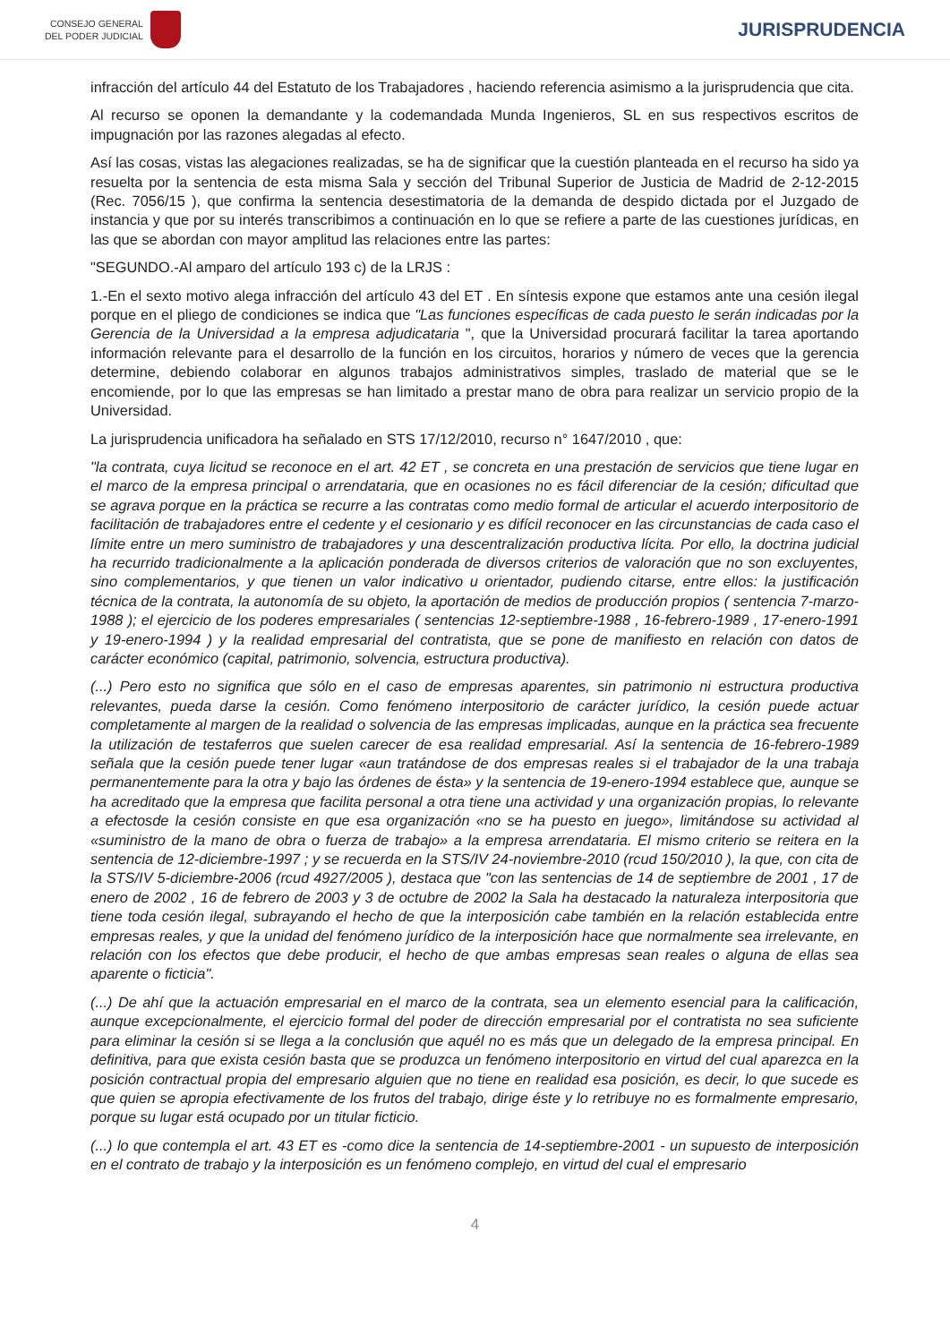CONSEJO GENERAL
DEL PODER JUDICIAL
JURISPRUDENCIA
infracción del artículo 44 del Estatuto de los Trabajadores , haciendo referencia asimismo a la jurisprudencia que cita.
Al recurso se oponen la demandante y la codemandada Munda Ingenieros, SL en sus respectivos escritos de impugnación por las razones alegadas al efecto.
Así las cosas, vistas las alegaciones realizadas, se ha de significar que la cuestión planteada en el recurso ha sido ya resuelta por la sentencia de esta misma Sala y sección del Tribunal Superior de Justicia de Madrid de 2-12-2015 (Rec. 7056/15 ), que confirma la sentencia desestimatoria de la demanda de despido dictada por el Juzgado de instancia y que por su interés transcribimos a continuación en lo que se refiere a parte de las cuestiones jurídicas, en las que se abordan con mayor amplitud las relaciones entre las partes:
"SEGUNDO.-Al amparo del artículo 193 c) de la LRJS :
1.-En el sexto motivo alega infracción del artículo 43 del ET . En síntesis expone que estamos ante una cesión ilegal porque en el pliego de condiciones se indica que "Las funciones específicas de cada puesto le serán indicadas por la Gerencia de la Universidad a la empresa adjudicataria ", que la Universidad procurará facilitar la tarea aportando información relevante para el desarrollo de la función en los circuitos, horarios y número de veces que la gerencia determine, debiendo colaborar en algunos trabajos administrativos simples, traslado de material que se le encomiende, por lo que las empresas se han limitado a prestar mano de obra para realizar un servicio propio de la Universidad.
La jurisprudencia unificadora ha señalado en STS 17/12/2010, recurso n° 1647/2010 , que:
"la contrata, cuya licitud se reconoce en el art. 42 ET , se concreta en una prestación de servicios que tiene lugar en el marco de la empresa principal o arrendataria, que en ocasiones no es fácil diferenciar de la cesión; dificultad que se agrava porque en la práctica se recurre a las contratas como medio formal de articular el acuerdo interpositorio de facilitación de trabajadores entre el cedente y el cesionario y es difícil reconocer en las circunstancias de cada caso el límite entre un mero suministro de trabajadores y una descentralización productiva lícita. Por ello, la doctrina judicial ha recurrido tradicionalmente a la aplicación ponderada de diversos criterios de valoración que no son excluyentes, sino complementarios, y que tienen un valor indicativo u orientador, pudiendo citarse, entre ellos: la justificación técnica de la contrata, la autonomía de su objeto, la aportación de medios de producción propios ( sentencia 7-marzo-1988 ); el ejercicio de los poderes empresariales ( sentencias 12-septiembre-1988 , 16-febrero-1989 , 17-enero-1991 y 19-enero-1994 ) y la realidad empresarial del contratista, que se pone de manifiesto en relación con datos de carácter económico (capital, patrimonio, solvencia, estructura productiva).
(...) Pero esto no significa que sólo en el caso de empresas aparentes, sin patrimonio ni estructura productiva relevantes, pueda darse la cesión. Como fenómeno interpositorio de carácter jurídico, la cesión puede actuar completamente al margen de la realidad o solvencia de las empresas implicadas, aunque en la práctica sea frecuente la utilización de testaferros que suelen carecer de esa realidad empresarial. Así la sentencia de 16-febrero-1989 señala que la cesión puede tener lugar «aun tratándose de dos empresas reales si el trabajador de la una trabaja permanentemente para la otra y bajo las órdenes de ésta» y la sentencia de 19-enero-1994 establece que, aunque se ha acreditado que la empresa que facilita personal a otra tiene una actividad y una organización propias, lo relevante a efectosde la cesión consiste en que esa organización «no se ha puesto en juego», limitándose su actividad al «suministro de la mano de obra o fuerza de trabajo» a la empresa arrendataria. El mismo criterio se reitera en la sentencia de 12-diciembre-1997 ; y se recuerda en la STS/IV 24-noviembre-2010 (rcud 150/2010 ), la que, con cita de la STS/IV 5-diciembre-2006 (rcud 4927/2005 ), destaca que "con las sentencias de 14 de septiembre de 2001 , 17 de enero de 2002 , 16 de febrero de 2003 y 3 de octubre de 2002 la Sala ha destacado la naturaleza interpositoria que tiene toda cesión ilegal, subrayando el hecho de que la interposición cabe también en la relación establecida entre empresas reales, y que la unidad del fenómeno jurídico de la interposición hace que normalmente sea irrelevante, en relación con los efectos que debe producir, el hecho de que ambas empresas sean reales o alguna de ellas sea aparente o ficticia".
(...) De ahí que la actuación empresarial en el marco de la contrata, sea un elemento esencial para la calificación, aunque excepcionalmente, el ejercicio formal del poder de dirección empresarial por el contratista no sea suficiente para eliminar la cesión si se llega a la conclusión que aquél no es más que un delegado de la empresa principal. En definitiva, para que exista cesión basta que se produzca un fenómeno interpositorio en virtud del cual aparezca en la posición contractual propia del empresario alguien que no tiene en realidad esa posición, es decir, lo que sucede es que quien se apropia efectivamente de los frutos del trabajo, dirige éste y lo retribuye no es formalmente empresario, porque su lugar está ocupado por un titular ficticio.
(...) lo que contempla el art. 43 ET es -como dice la sentencia de 14-septiembre-2001 - un supuesto de interposición en el contrato de trabajo y la interposición es un fenómeno complejo, en virtud del cual el empresario
4